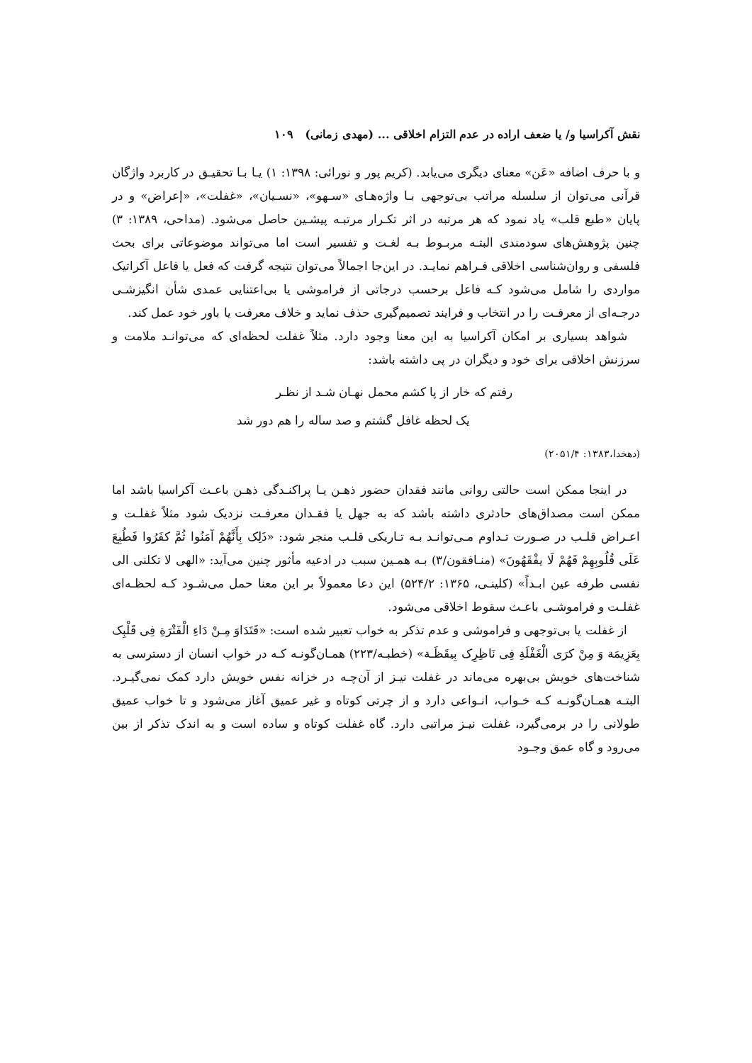نقش آکراسیا و/ یا ضعف اراده در عدم التزام اخلاقی ... (مهدی زمانی) ۱۰۹
و با حرف اضافه «عَن» معنای دیگری می‌یابد. (کریم پور و نورائی: ۱۳۹۸: ۱) یـا بـا تحقیـق در کاربرد واژگان قرآنی می‌توان از سلسله مراتب بی‌توجهی بـا واژه‌هـای «سـهو»، «نسـیان»، «غفلت»، «إعراض» و در پایان «طبع قلب» یاد نمود که هر مرتبه در اثر تکـرار مرتبـه پیشـین حاصل می‌شود. (مداحی، ۱۳۸۹: ۳) چنین پژوهش‌های سودمندی البتـه مربـوط بـه لغـت و تفسیر است اما می‌تواند موضوعاتی برای بحث فلسفی و روان‌شناسی اخلاقی فـراهم نمایـد. در این‌جا اجمالاً می‌توان نتیجه گرفت که فعل یا فاعل آکراتیک مواردی را شامل می‌شود کـه فاعل برحسب درجاتی از فراموشی یا بی‌اعتنایی عمدی شأن انگیزشـی درجـه‌ای از معرفـت را در انتخاب و فرایند تصمیم‌گیری حذف نماید و خلاف معرفت یا باور خود عمل کند.
شواهد بسیاری بر امکان آکراسیا به این معنا وجود دارد. مثلاً غفلت لحظه‌ای که می‌توانـد ملامت و سرزنش اخلاقی برای خود و دیگران در پی داشته باشد:
رفتم که خار از پا کشم محمل نهـان شـد از نظـر
یک لحظه غافل گشتم و صد ساله را هم دور شد
(دهخدا،۱۳۸۳: ۲۰۵۱/۴)
در اینجا ممکن است حالتی روانی مانند فقدان حضور ذهـن یـا پراکنـدگی ذهـن باعـث آکراسیا باشد اما ممکن است مصداق‌های حادثری داشته باشد که به جهل یا فقـدان معرفـت نزدیک شود مثلاً غفلـت و اعـراض قلـب در صـورت تـداوم مـی‌توانـد بـه تـاریکی قلـب منجر شود: «ذَلِک بِأَنَّهُمْ آمَنُوا ثُمَّ کفَرُوا فَطُبِعَ عَلَی قُلُوبِهِمْ فَهُمْ لَا یفْقَهُونَ» (منـافقون/۳) بـه همـین سبب در ادعیه مأثور چنین می‌آید: «الهی لا تکلنی الی نفسی طرفه عین ابـداً» (کلینـی، ۱۳۶۵: ۵۲۴/۲) این دعا معمولاً بر این معنا حمل می‌شـود کـه لحظـه‌ای غفلـت و فراموشـی باعـث سقوط اخلاقی می‌شود.
از غفلت یا بی‌توجهی و فراموشی و عدم تذکر به خواب تعبیر شده است: «فَتَدَاوَ مِـنْ دَاءِ الْفَتْرَةِ فِی قَلْبِک بِعَزِیمَة وَ مِنْ کرَی الْغَفْلَةِ فِی نَاظِرِک بِیقَظَـة» (خطبـه/۲۲۳) همـان‌گونـه کـه در خواب انسان از دسترسی به شناخت‌های خویش بی‌بهره می‌ماند در غفلت نیـز از آن‌چـه در خزانه نفس خویش دارد کمک نمی‌گیـرد. البتـه همـان‌گونـه کـه خـواب، انـواعی دارد و از چرتی کوتاه و غیر عمیق آغاز می‌شود و تا خواب عمیق طولانی را در برمی‌گیرد، غفلت نیـز مراتبی دارد. گاه غفلت کوتاه و ساده است و به اندک تذکر از بین می‌رود و گاه عمق وجـود